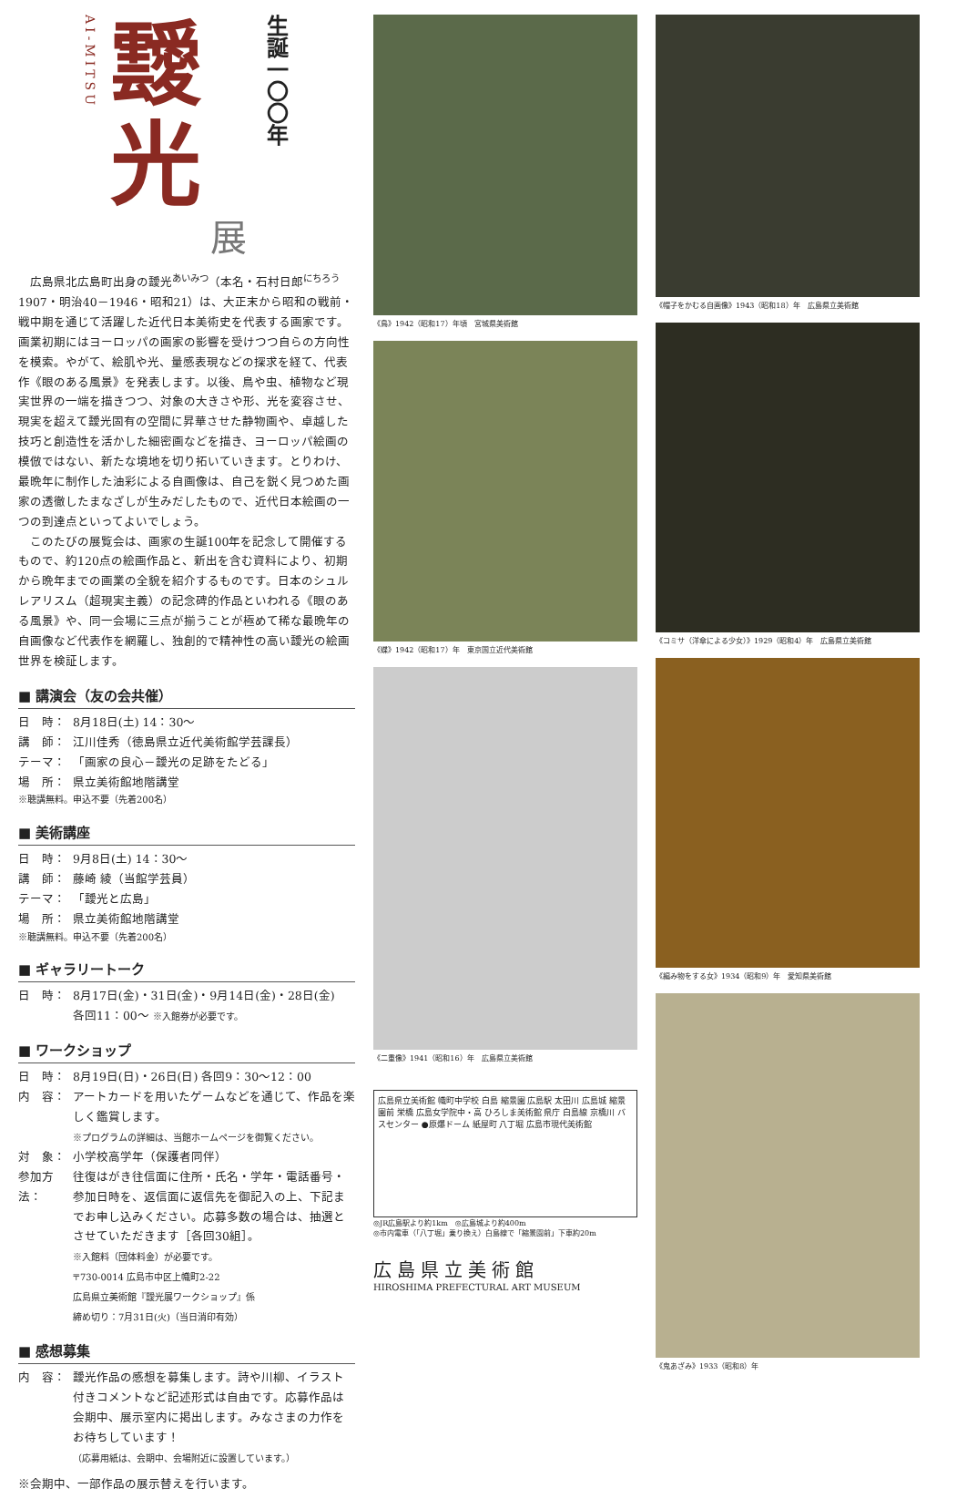AI-MITSU
靉
光
展
生誕一〇〇年
広島県北広島町出身の靉光<sup>あいみつ</sup>（本名・石村日郎<sup>にちろう</sup> 1907・明治40－1946・昭和21）は、大正末から昭和の戦前・戦中期を通じて活躍した近代日本美術史を代表する画家です。画業初期にはヨーロッパの画家の影響を受けつつ自らの方向性を模索。やがて、絵肌や光、量感表現などの探求を経て、代表作《眼のある風景》を発表します。以後、鳥や虫、植物など現実世界の一端を描きつつ、対象の大きさや形、光を変容させ、現実を超えて靉光固有の空間に昇華させた静物画や、卓越した技巧と創造性を活かした細密画などを描き、ヨーロッパ絵画の模倣ではない、新たな境地を切り拓いていきます。とりわけ、最晩年に制作した油彩による自画像は、自己を鋭く見つめた画家の透徹したまなざしが生みだしたもので、近代日本絵画の一つの到達点といってよいでしょう。
このたびの展覧会は、画家の生誕100年を記念して開催するもので、約120点の絵画作品と、新出を含む資料により、初期から晩年までの画業の全貌を紹介するものです。日本のシュルレアリスム（超現実主義）の記念碑的作品といわれる《眼のある風景》や、同一会場に三点が揃うことが極めて稀な最晩年の自画像など代表作を網羅し、独創的で精神性の高い靉光の絵画世界を検証します。
■ 講演会（友の会共催）
日　時： 8月18日(土) 14：30〜
講　師： 江川佳秀（徳島県立近代美術館学芸課長）
テーマ： 「画家の良心－靉光の足跡をたどる」
場　所： 県立美術館地階講堂
※聴講無料。申込不要（先着200名）
■ 美術講座
日　時： 9月8日(土) 14：30〜
講　師： 藤崎 綾（当館学芸員）
テーマ： 「靉光と広島」
場　所： 県立美術館地階講堂
※聴講無料。申込不要（先着200名）
■ ギャラリートーク
日　時： 8月17日(金)・31日(金)・9月14日(金)・28日(金)
各回11：00〜 ※入館券が必要です。
■ ワークショップ
日　時： 8月19日(日)・26日(日) 各回9：30〜12：00
内　容： アートカードを用いたゲームなどを通じて、作品を楽しく鑑賞します。
※プログラムの詳細は、当館ホームページを御覧ください。
対　象： 小学校高学年（保護者同伴）
参加方法： 往復はがき往信面に住所・氏名・学年・電話番号・参加日時を、返信面に返信先を御記入の上、下記までお申し込みください。応募多数の場合は、抽選とさせていただきます［各回30組］。
※入館料（団体料金）が必要です。
〒730-0014 広島市中区上幟町2-22
広島県立美術館『靉光展ワークショップ』係
締め切り：7月31日(火)（当日消印有効）
■ 感想募集
内　容： 靉光作品の感想を募集します。詩や川柳、イラスト付きコメントなど記述形式は自由です。応募作品は会期中、展示室内に掲出します。みなさまの力作をお待ちしています！
（応募用紙は、会期中、会場附近に設置しています。）
※会期中、一部作品の展示替えを行います。
《鳥》1942（昭和17）年頃　宮城県美術館
《蝶》1942（昭和17）年　東京国立近代美術館
《二重像》1941（昭和16）年　広島県立美術館
広島県立美術館 幟町中学校 白島 縮景園 広島駅 太田川 広島城 縮景園前 栄橋 広島女学院中・高 ひろしま美術館 県庁 白島線 京橋川 バスセンター ●原爆ドーム 紙屋町 八丁堀 広島市現代美術館
◎JR広島駅より約1km　◎広島城より約400m
◎市内電車（「八丁堀」乗り換え）白島線で「縮景園前」下車約20m
広島県立美術館
HIROSHIMA PREFECTURAL ART MUSEUM
《帽子をかむる自画像》1943（昭和18）年　広島県立美術館
《コミサ（洋傘による少女）》1929（昭和4）年　広島県立美術館
《編み物をする女》1934（昭和9）年　愛知県美術館
《鬼あざみ》1933（昭和8）年